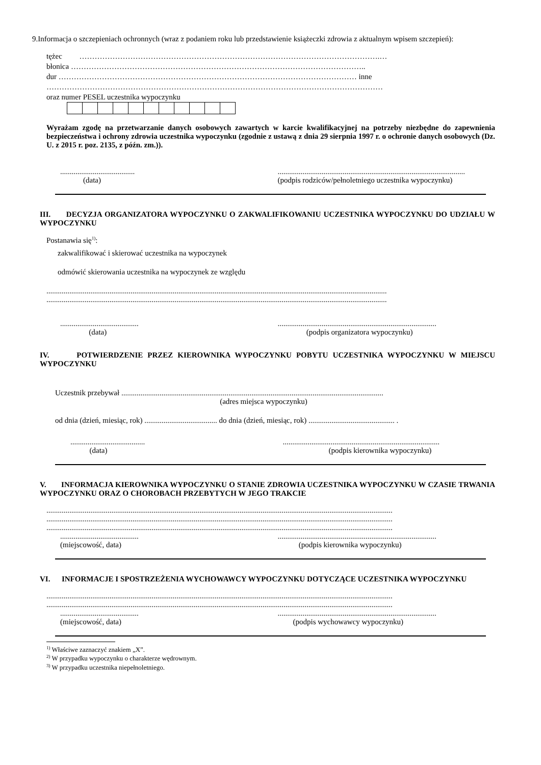9.Informacja o szczepieniach ochronnych (wraz z podaniem roku lub przedstawienie książeczki zdrowia z aktualnym wpisem szczepień):
tężec ……………………………………………………………………………………………………….…
błonica ……………………………………………………………………………………………………..
dur ……………………………………………………………………………………………………… inne
……………………………………………………………………………………………………………………
oraz numer PESEL uczestnika wypoczynku
Wyrażam zgodę na przetwarzanie danych osobowych zawartych w karcie kwalifikacyjnej na potrzeby niezbędne do zapewnienia bezpieczeństwa i ochrony zdrowia uczestnika wypoczynku (zgodnie z ustawą z dnia 29 sierpnia 1997 r. o ochronie danych osobowych (Dz. U. z 2015 r. poz. 2135, z późn. zm.)).
.......................................
(data)
..................................................................................................
(podpis rodziców/pełnoletniego uczestnika wypoczynku)
III. DECYZJA ORGANIZATORA WYPOCZYNKU O ZAKWALIFIKOWANIU UCZESTNIKA WYPOCZYNKU DO UDZIAŁU W WYPOCZYNKU
Postanawia się<sup>1)</sup>:
zakwalifikować i skierować uczestnika na wypoczynek
odmówić skierowania uczestnika na wypoczynek ze względu
..................................................................................................................................................................................
..................................................................................................................................................................................
.........................................
(data)
...................................................................................
(podpis organizatora wypoczynku)
IV. POTWIERDZENIE PRZEZ KIEROWNIKA WYPOCZYNKU POBYTU UCZESTNIKA WYPOCZYNKU W MIEJSCU WYPOCZYNKU
Uczestnik przebywał .........................................................................................................................................
(adres miejsca wypoczynku)
od dnia (dzień, miesiąc, rok) ...................................... do dnia (dzień, miesiąc, rok) ............................................. .
.......................................
(data)
..................................................................................
(podpis kierownika wypoczynku)
V. INFORMACJA KIEROWNIKA WYPOCZYNKU O STANIE ZDROWIA UCZESTNIKA WYPOCZYNKU W CZASIE TRWANIA WYPOCZYNKU ORAZ O CHOROBACH PRZEBYTYCH W JEGO TRAKCIE
.....................................................................................................................................................................................
.....................................................................................................................................................................................
.....................................................................................................................................................................................
.........................................
(miejscowość, data)
...................................................................................
(podpis kierownika wypoczynku)
VI. INFORMACJE I SPOSTRZEŻENIA WYCHOWAWCY WYPOCZYNKU DOTYCZĄCE UCZESTNIKA WYPOCZYNKU
.....................................................................................................................................................................................
.....................................................................................................................................................................................
.........................................
(miejscowość, data)
...................................................................................
(podpis wychowawcy wypoczynku)
<sup>1)</sup> Właściwe zaznaczyć znakiem „X”.
<sup>2)</sup> W przypadku wypoczynku o charakterze wędrownym.
<sup>3)</sup> W przypadku uczestnika niepełnoletniego.